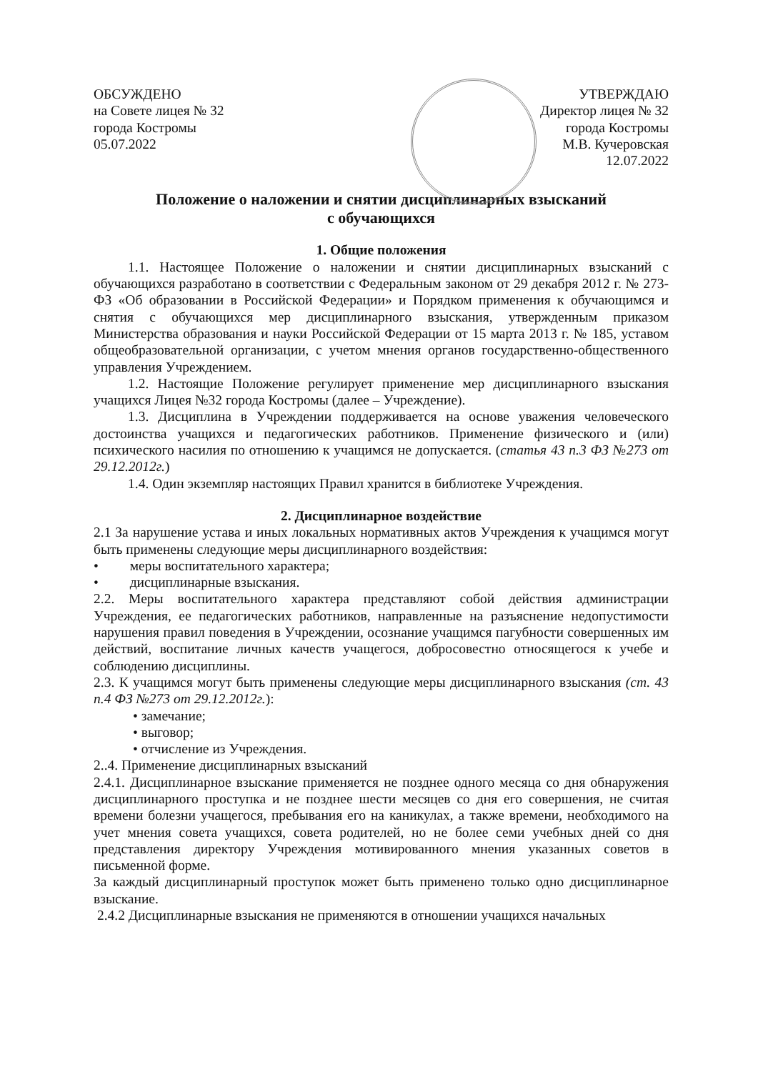ОБСУЖДЕНО
на Совете лицея № 32
города Костромы
05.07.2022
УТВЕРЖДАЮ
Директор лицея № 32
города Костромы
М.В. Кучеровская
12.07.2022
Положение о наложении и снятии дисциплинарных взысканий
с обучающихся
1. Общие положения
1.1. Настоящее Положение о наложении и снятии дисциплинарных взысканий с обучающихся разработано в соответствии с Федеральным законом от 29 декабря 2012 г. № 273-ФЗ «Об образовании в Российской Федерации» и Порядком применения к обучающимся и снятия с обучающихся мер дисциплинарного взыскания, утвержденным приказом Министерства образования и науки Российской Федерации от 15 марта 2013 г. № 185, уставом общеобразовательной организации, с учетом мнения органов государственно-общественного управления Учреждением.
1.2. Настоящие Положение регулирует применение мер дисциплинарного взыскания учащихся Лицея №32 города Костромы (далее – Учреждение).
1.3. Дисциплина в Учреждении поддерживается на основе уважения человеческого достоинства учащихся и педагогических работников. Применение физического и (или) психического насилия по отношению к учащимся не допускается. (статья 43 п.3 ФЗ №273 от 29.12.2012г.)
1.4. Один экземпляр настоящих Правил хранится в библиотеке Учреждения.
2. Дисциплинарное воздействие
2.1 За нарушение устава и иных локальных нормативных актов Учреждения к учащимся могут быть применены следующие меры дисциплинарного воздействия:
• меры воспитательного характера;
• дисциплинарные взыскания.
2.2. Меры воспитательного характера представляют собой действия администрации Учреждения, ее педагогических работников, направленные на разъяснение недопустимости нарушения правил поведения в Учреждении, осознание учащимся пагубности совершенных им действий, воспитание личных качеств учащегося, добросовестно относящегося к учебе и соблюдению дисциплины.
2.3. К учащимся могут быть применены следующие меры дисциплинарного взыскания (ст. 43 п.4 ФЗ №273 от 29.12.2012г.):
• замечание;
• выговор;
• отчисление из Учреждения.
2..4. Применение дисциплинарных взысканий
2.4.1. Дисциплинарное взыскание применяется не позднее одного месяца со дня обнаружения дисциплинарного проступка и не позднее шести месяцев со дня его совершения, не считая времени болезни учащегося, пребывания его на каникулах, а также времени, необходимого на учет мнения совета учащихся, совета родителей, но не более семи учебных дней со дня представления директору Учреждения мотивированного мнения указанных советов в письменной форме.
За каждый дисциплинарный проступок может быть применено только одно дисциплинарное взыскание.
2.4.2 Дисциплинарные взыскания не применяются в отношении учащихся начальных